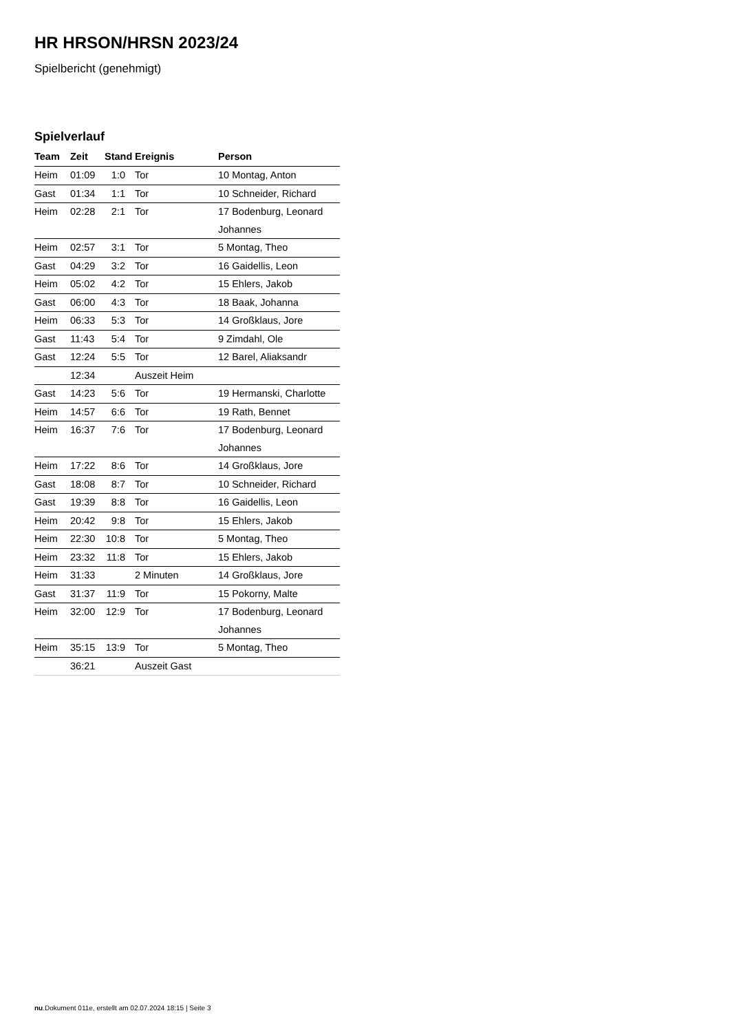HR HRSON/HRSN 2023/24
Spielbericht (genehmigt)
Spielverlauf
| Team | Zeit | Stand | Ereignis | Person |
| --- | --- | --- | --- | --- |
| Heim | 01:09 | 1:0 | Tor | 10 Montag, Anton |
| Gast | 01:34 | 1:1 | Tor | 10 Schneider, Richard |
| Heim | 02:28 | 2:1 | Tor | 17 Bodenburg, Leonard Johannes |
| Heim | 02:57 | 3:1 | Tor | 5 Montag, Theo |
| Gast | 04:29 | 3:2 | Tor | 16 Gaidellis, Leon |
| Heim | 05:02 | 4:2 | Tor | 15 Ehlers, Jakob |
| Gast | 06:00 | 4:3 | Tor | 18 Baak, Johanna |
| Heim | 06:33 | 5:3 | Tor | 14 Großklaus, Jore |
| Gast | 11:43 | 5:4 | Tor | 9 Zimdahl, Ole |
| Gast | 12:24 | 5:5 | Tor | 12 Barel, Aliaksandr |
| | 12:34 | | Auszeit Heim | |
| Gast | 14:23 | 5:6 | Tor | 19 Hermanski, Charlotte |
| Heim | 14:57 | 6:6 | Tor | 19 Rath, Bennet |
| Heim | 16:37 | 7:6 | Tor | 17 Bodenburg, Leonard Johannes |
| Heim | 17:22 | 8:6 | Tor | 14 Großklaus, Jore |
| Gast | 18:08 | 8:7 | Tor | 10 Schneider, Richard |
| Gast | 19:39 | 8:8 | Tor | 16 Gaidellis, Leon |
| Heim | 20:42 | 9:8 | Tor | 15 Ehlers, Jakob |
| Heim | 22:30 | 10:8 | Tor | 5 Montag, Theo |
| Heim | 23:32 | 11:8 | Tor | 15 Ehlers, Jakob |
| Heim | 31:33 | | 2 Minuten | 14 Großklaus, Jore |
| Gast | 31:37 | 11:9 | Tor | 15 Pokorny, Malte |
| Heim | 32:00 | 12:9 | Tor | 17 Bodenburg, Leonard Johannes |
| Heim | 35:15 | 13:9 | Tor | 5 Montag, Theo |
| | 36:21 | | Auszeit Gast | |
nu.Dokument 011e, erstellt am 02.07.2024 18:15 | Seite 3